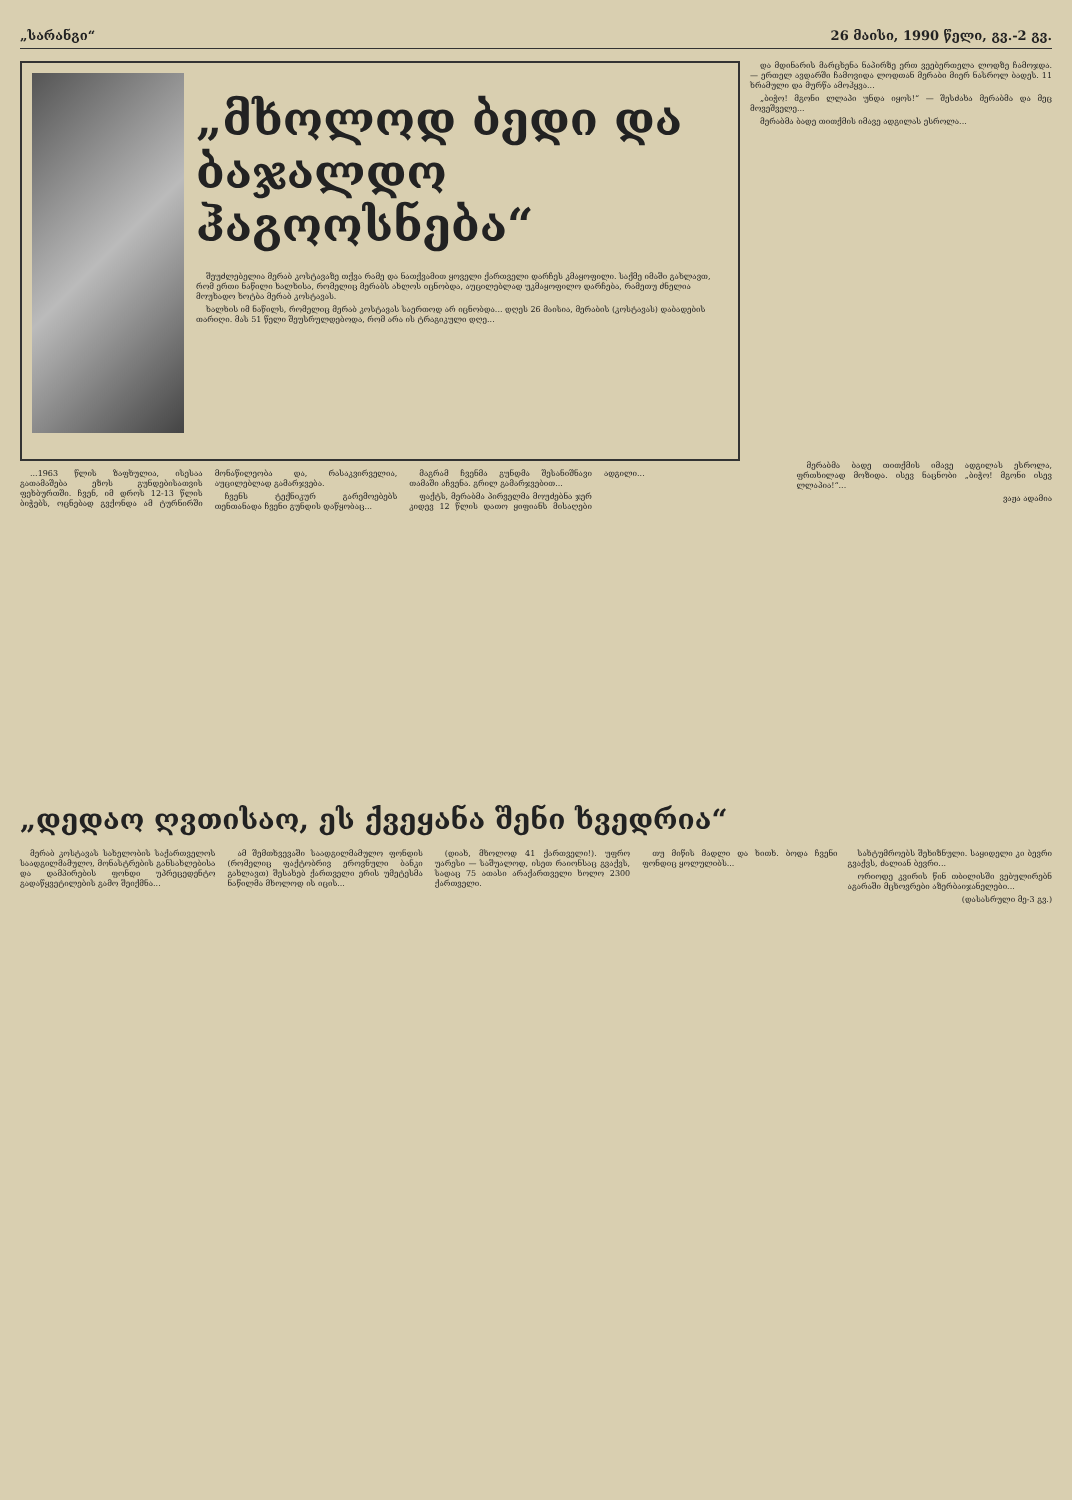„სარანგი“26 მაისი, 1990 წელი, გვ.-2 გვ.
„მხოლოდ ბედი და ბაჯალდო ჰაგოოსნება“
შეუძლებელია მერაბ კოსტავაზე თქვა რამე და ნათქვამით ყოველი ქართველი დარჩეს კმაყოფილი. საქმე იმაში გახლავთ, რომ ერთი ნაწილი ხალხისა, რომელიც მერაბს ახლოს იცნობდა, აუცილებლად უკმაყოფილო დარჩება, რამეთუ ძნელია მოუხადო ხოტბა მერაბ კოსტავას.
ხალხის იმ ნაწილს, რომელიც მერაბ კოსტავას საერთოდ არ იცნობდა... დღეს 26 მაისია, მერაბის (კოსტავას) დაბადების თარიღი. მას 51 წელი შეუსრულდებოდა, რომ არა ის ტრაგიკული დღე...
და მდინარის მარცხენა ნაპირზე ერთ ვეებერთელა ლოდზე ჩამოჯდა. — ერთელ ავდარში ჩამოვიდა ლოდთან მერაბი მიერ ნასროლ ბადეს. 11 ხრამული და მურწა ამოჰყვა...
„ბიჭო! მგონი ლლაპი უნდა იყოს!“ — შესძახა მერაბმა და მეც მოვეშველე...
მერაბმა ბადე თითქმის იმავე ადგილას ესროლა...
...1963 წლის ზაფხულია, ისესაა გათამაშება ეზოს გუნდებისათვის ფეხბურთში. ჩვენ, იმ დროს 12-13 წლის ბიჭებს, ოცნებად გვქონდა ამ ტურნირში მონაწილეობა და, რასაკვირველია, აუცილებლად გამარჯვება.
ჩვენს ტექნიკურ გარემოებებს თენთანადა ჩვენი გუნდის დაწყობაც...
მაგრამ ჩვენმა გუნდმა შესანიშნავი თამაში აჩვენა. გრილ გამარჯვებით...
ფაქტს, მერაბმა პირველმა მოუძებნა ჯერ კიდევ 12 წლის დათო ყიფიანს მისაღები ადგილი...
მერაბმა ბადე თითქმის იმავე ადგილას ესროლა, ფრთხილად მოზიდა. ისევ ნაცნობი „ბიჭო! მგონი ისევ ლლაპია!“...
ვაჟა ადამია
„დედაო ღვთისაო, ეს ქვეყანა შენი ხვედრია“
მერაბ კოსტავას სახელობის საქართველოს საადგილმამულო, მონასტრების განსახლებისა და დამპირების ფონდი უპრეცედენტო გადაწყვეტილების გამო შეიქმნა...
ამ შემთხვევაში საადგილმამულო ფონდის (რომელიც ფაქტობრივ ეროვნული ბანკი გახლავთ) შესახებ ქართველი ერის უმეტესმა ნაწილმა მხოლოდ ის იცის...
(დიახ, მხოლოდ 41 ქართველი!). უფრო უარესი — საშუალოდ, ისეთ რაიონსაც გვაქვს, სადაც 75 ათასი არაქართველი ხოლო 2300 ქართველი.
თუ მიწის მადლი და ხითხ. ბოდა ჩვენი ფონდიც ყოლულიბს...
სახტუმროებს შეხიზნული. საყიდელი კი ბევრი გვაქვს, ძალიან ბევრი...
ორიოდე კვირის წინ თბილისში ვებულირებნ აგარაში მცხოვრები აზერბაიჯანელები...
(დასასრული მე-3 გვ.)